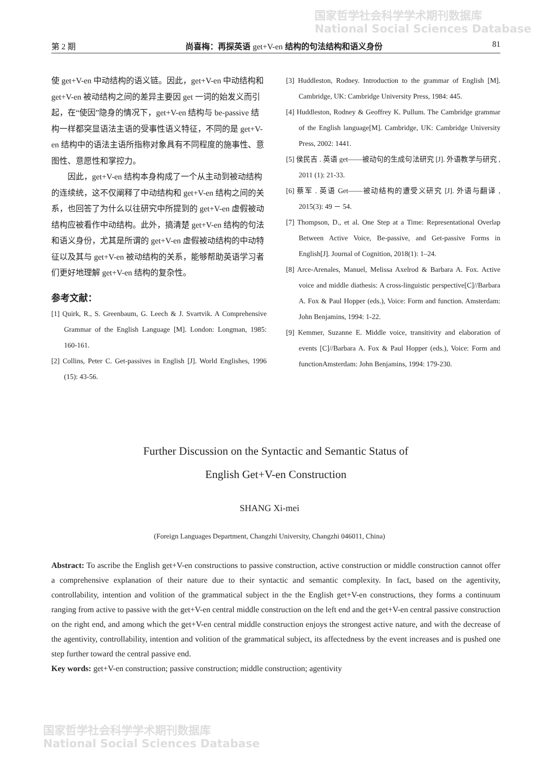国家哲学社会科学学术期刊数据库
National Social Sciences Database
第 2 期 尚喜梅：再探英语 get+V-en 结构的句法结构和语义身份 81
使 get+V-en 中动结构的语义链。因此，get+V-en 中动结构和 get+V-en 被动结构之间的差异主要因 get 一词的始发义而引起，在“使因”隐身的情况下，get+V-en 结构与 be-passive 结构一样都突显语法主语的受事性语义特征，不同的是 get+V-en 结构中的语法主语所指称对象具有不同程度的施事性、意图性、意愿性和掌控力。
因此，get+V-en 结构本身构成了一个从主动到被动结构的连续统，这不仅阐释了中动结构和 get+V-en 结构之间的关系，也回答了为什么以往研究中所提到的 get+V-en 虚假被动结构应被看作中动结构。此外，搞清楚 get+V-en 结构的句法和语义身份，尤其是所谓的 get+V-en 虚假被动结构的中动特征以及其与 get+V-en 被动结构的关系，能够帮助英语学习者们更好地理解 get+V-en 结构的复杂性。
参考文献：
[1] Quirk, R., S. Greenbaum, G. Leech & J. Svartvik. A Comprehensive Grammar of the English Language [M]. London: Longman, 1985: 160-161.
[2] Collins, Peter C. Get-passives in English [J]. World Englishes, 1996 (15): 43-56.
[3] Huddleston, Rodney. Introduction to the grammar of English [M]. Cambridge, UK: Cambridge University Press, 1984: 445.
[4] Huddleston, Rodney & Geoffrey K. Pullum. The Cambridge grammar of the English language[M]. Cambridge, UK: Cambridge University Press, 2002: 1441.
[5] 侯民吉 . 英语 get——被动句的生成句法研究 [J]. 外语教学与研究 , 2011 (1): 21-33.
[6] 蔡军 . 英语 Get——被动结构的遭受义研究 [J]. 外语与翻译 , 2015(3): 49 － 54.
[7] Thompson, D., et al. One Step at a Time: Representational Overlap Between Active Voice, Be-passive, and Get-passive Forms in English[J]. Journal of Cognition, 2018(1): 1–24.
[8] Arce-Arenales, Manuel, Melissa Axelrod & Barbara A. Fox. Active voice and middle diathesis: A cross-linguistic perspective[C]//Barbara A. Fox & Paul Hopper (eds.), Voice: Form and function. Amsterdam: John Benjamins, 1994: 1-22.
[9] Kemmer, Suzanne E. Middle voice, transitivity and elaboration of events [C]//Barbara A. Fox & Paul Hopper (eds.), Voice: Form and functionAmsterdam: John Benjamins, 1994: 179-230.
Further Discussion on the Syntactic and Semantic Status of
English Get+V-en Construction
SHANG Xi-mei
(Foreign Languages Department, Changzhi University, Changzhi 046011, China)
Abstract: To ascribe the English get+V-en constructions to passive construction, active construction or middle construction cannot offer a comprehensive explanation of their nature due to their syntactic and semantic complexity. In fact, based on the agentivity, controllability, intention and volition of the grammatical subject in the the English get+V-en constructions, they forms a continuum ranging from active to passive with the get+V-en central middle construction on the left end and the get+V-en central passive construction on the right end, and among which the get+V-en central middle construction enjoys the strongest active nature, and with the decrease of the agentivity, controllability, intention and volition of the grammatical subject, its affectedness by the event increases and is pushed one step further toward the central passive end.
Key words: get+V-en construction; passive construction; middle construction; agentivity
国家哲学社会科学学术期刊数据库
National Social Sciences Database